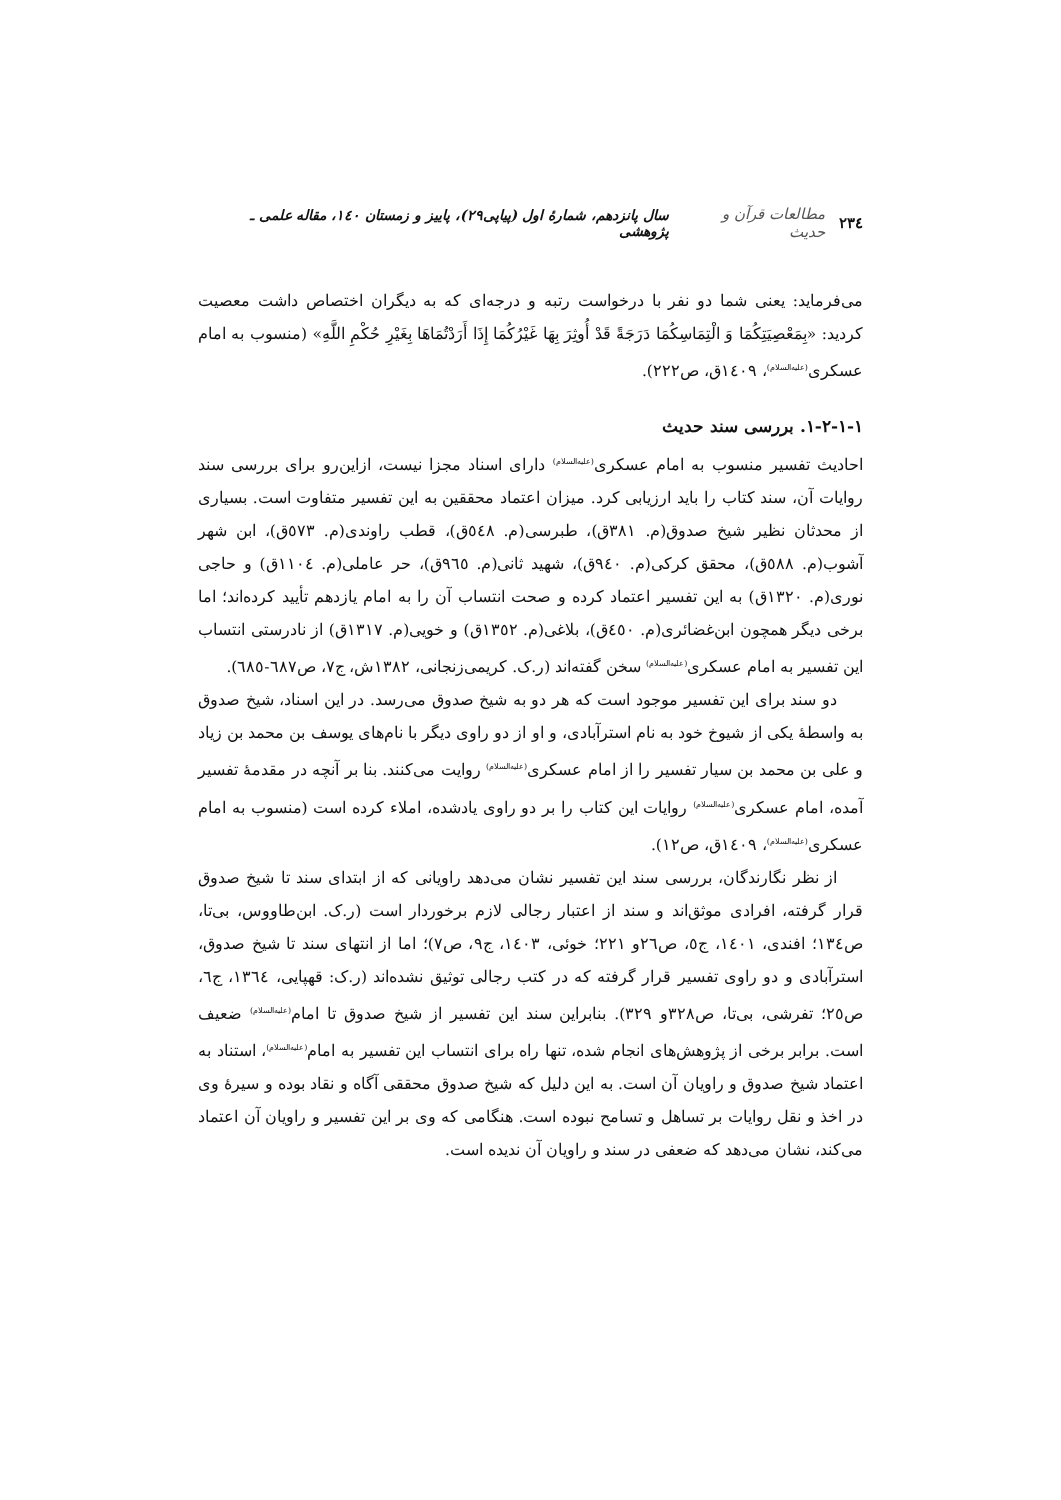٢٣٤ مطالعات قرآن و حدیث سال پانزدهم، شمارهٔ اول (پیاپی۲۹)، پاییز و زمستان ۱٤٠، مقاله علمی ـ پژوهشی
می‌فرماید: یعنی شما دو نفر با درخواست رتبه و درجه‌ای که به دیگران اختصاص داشت معصیت کردید: «بِمَعْصِيَتِكُمَا وَ الْتِمَاسِكُمَا دَرَجَةً قَدْ أُوثِرَ بِهَا غَيْرُكُمَا إِذَا أَرَدْتُمَاهَا بِغَيْرِ حُكْمِ اللَّهِ» (منسوب به امام عسکری<sup>(علیه‌السلام)</sup>، ١٤٠٩ق، ص٢٢٢).
١-١-٢-١. بررسی سند حدیث
احادیث تفسیر منسوب به امام عسکری<sup>(علیه‌السلام)</sup> دارای اسناد مجزا نیست، ازاین‌رو برای بررسی سند روایات آن، سند کتاب را باید ارزیابی کرد. میزان اعتماد محققین به این تفسیر متفاوت است. بسیاری از محدثان نظیر شیخ صدوق(م. ٣٨١ق)، طبرسی(م. ٥٤٨ق)، قطب راوندی(م. ٥٧٣ق)، ابن شهر آشوب(م. ٥٨٨ق)، محقق کرکی(م. ٩٤٠ق)، شهید ثانی(م. ٩٦٥ق)، حر عاملی(م. ١١٠٤ق) و حاجی نوری(م. ١٣٢٠ق) به این تفسیر اعتماد کرده و صحت انتساب آن را به امام یازدهم تأیید کرده‌اند؛ اما برخی دیگر همچون ابن‌غضائری(م. ٤٥٠ق)، بلاغی(م. ١٣٥٢ق) و خویی(م. ١٣١٧ق) از نادرستی انتساب این تفسیر به امام عسکری<sup>(علیه‌السلام)</sup> سخن گفته‌اند (ر.ک. کریمی‌زنجانی، ١٣٨٢ش، ج٧، ص٦٨٧-٦٨٥).
دو سند برای این تفسیر موجود است که هر دو به شیخ صدوق می‌رسد. در این اسناد، شیخ صدوق به واسطهٔ یکی از شیوخ خود به نام استرآبادی، و او از دو راوی دیگر با نام‌های یوسف بن محمد بن زیاد و علی بن محمد بن سیار تفسیر را از امام عسکری<sup>(علیه‌السلام)</sup> روایت می‌کنند. بنا بر آنچه در مقدمهٔ تفسیر آمده، امام عسکری<sup>(علیه‌السلام)</sup> روایات این کتاب را بر دو راوی یادشده، املاء کرده است (منسوب به امام عسکری<sup>(علیه‌السلام)</sup>، ١٤٠٩ق، ص١٢).
از نظر نگارندگان، بررسی سند این تفسیر نشان می‌دهد راویانی که از ابتدای سند تا شیخ صدوق قرار گرفته، افرادی موثق‌اند و سند از اعتبار رجالی لازم برخوردار است (ر.ک. ابن‌طاووس، بی‌تا، ص١٣٤؛ افندی، ١٤٠١، ج٥، ص٢٦و ٢٢١؛ خوئی، ١٤٠٣، ج٩، ص٧)؛ اما از انتهای سند تا شیخ صدوق، استرآبادی و دو راوی تفسیر قرار گرفته که در کتب رجالی توثیق نشده‌اند (ر.ک: قهپایی، ١٣٦٤، ج٦، ص٢٥؛ تفرشی، بی‌تا، ص٣٢٨و ٣٢٩). بنابراین سند این تفسیر از شیخ صدوق تا امام<sup>(علیه‌السلام)</sup> ضعیف است. برابر برخی از پژوهش‌های انجام شده، تنها راه برای انتساب این تفسیر به امام<sup>(علیه‌السلام)</sup>، استناد به اعتماد شیخ صدوق و راویان آن است. به این دلیل که شیخ صدوق محققی آگاه و نقاد بوده و سیرهٔ وی در اخذ و نقل روایات بر تساهل و تسامح نبوده است. هنگامی که وی بر این تفسیر و راویان آن اعتماد می‌کند، نشان می‌دهد که ضعفی در سند و راویان آن ندیده است.